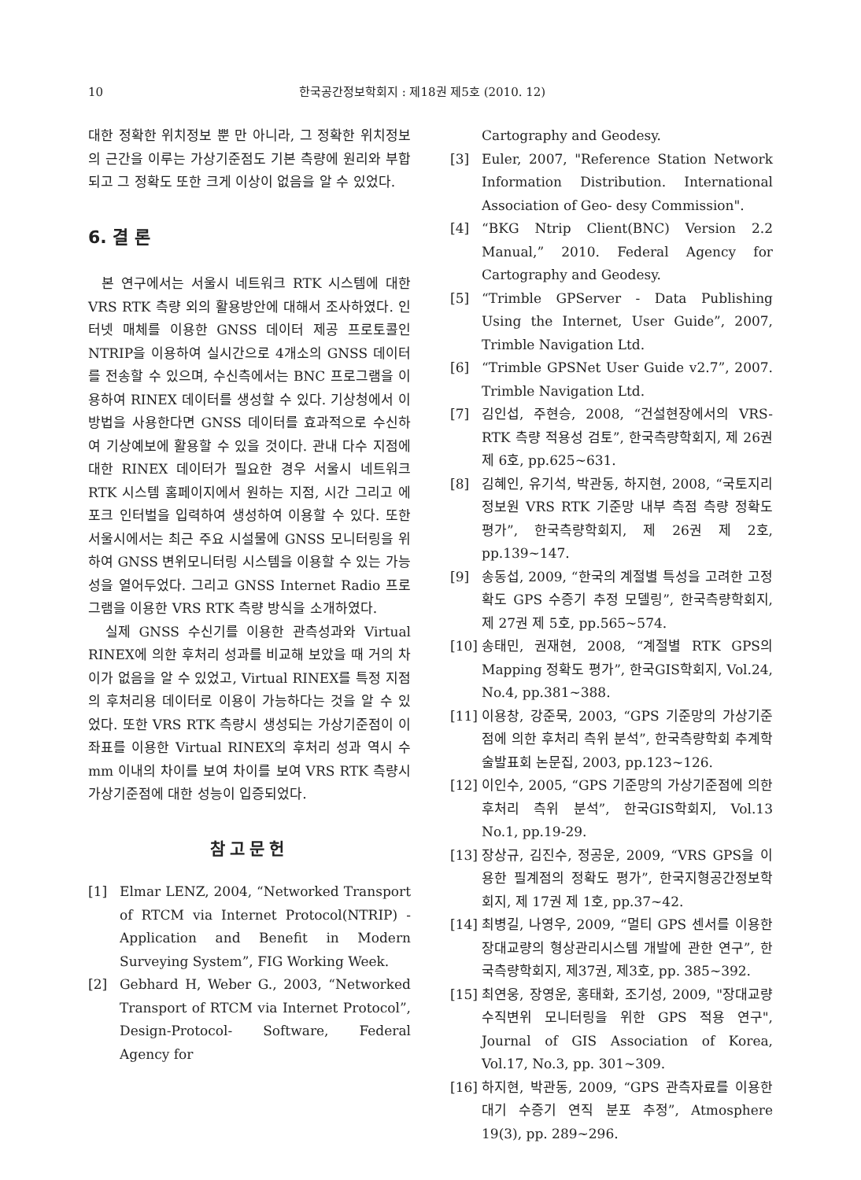10 한국공간정보학회지 : 제18권 제5호 (2010. 12)
대한 정확한 위치정보 뿐 만 아니라, 그 정확한 위치정보의 근간을 이루는 가상기준점도 기본 측량에 원리와 부합되고 그 정확도 또한 크게 이상이 없음을 알 수 있었다.
6. 결 론
본 연구에서는 서울시 네트워크 RTK 시스템에 대한 VRS RTK 측량 외의 활용방안에 대해서 조사하였다. 인터넷 매체를 이용한 GNSS 데이터 제공 프로토콜인 NTRIP을 이용하여 실시간으로 4개소의 GNSS 데이터를 전송할 수 있으며, 수신측에서는 BNC 프로그램을 이용하여 RINEX 데이터를 생성할 수 있다. 기상청에서 이 방법을 사용한다면 GNSS 데이터를 효과적으로 수신하여 기상예보에 활용할 수 있을 것이다. 관내 다수 지점에 대한 RINEX 데이터가 필요한 경우 서울시 네트워크 RTK 시스템 홈페이지에서 원하는 지점, 시간 그리고 에포크 인터벌을 입력하여 생성하여 이용할 수 있다. 또한 서울시에서는 최근 주요 시설물에 GNSS 모니터링을 위하여 GNSS 변위모니터링 시스템을 이용할 수 있는 가능성을 열어두었다. 그리고 GNSS Internet Radio 프로그램을 이용한 VRS RTK 측량 방식을 소개하였다.
실제 GNSS 수신기를 이용한 관측성과와 Virtual RINEX에 의한 후처리 성과를 비교해 보았을 때 거의 차이가 없음을 알 수 있었고, Virtual RINEX를 특정 지점의 후처리용 데이터로 이용이 가능하다는 것을 알 수 있었다. 또한 VRS RTK 측량시 생성되는 가상기준점이 이 좌표를 이용한 Virtual RINEX의 후처리 성과 역시 수 mm 이내의 차이를 보여 차이를 보여 VRS RTK 측량시 가상기준점에 대한 성능이 입증되었다.
참고문헌
[1] Elmar LENZ, 2004, “Networked Transport of RTCM via Internet Protocol(NTRIP) - Application and Benefit in Modern Surveying System”, FIG Working Week.
[2] Gebhard H, Weber G., 2003, “Networked Transport of RTCM via Internet Protocol”, Design-Protocol- Software, Federal Agency for
Cartography and Geodesy.
[3] Euler, 2007, "Reference Station Network Information Distribution. International Association of Geo- desy Commission".
[4] “BKG Ntrip Client(BNC) Version 2.2 Manual,” 2010. Federal Agency for Cartography and Geodesy.
[5] “Trimble GPServer - Data Publishing Using the Internet, User Guide”, 2007, Trimble Navigation Ltd.
[6] “Trimble GPSNet User Guide v2.7”, 2007. Trimble Navigation Ltd.
[7] 김인섭, 주현승, 2008, “건설현장에서의 VRS-RTK 측량 적용성 검토”, 한국측량학회지, 제 26권 제 6호, pp.625~631.
[8] 김혜인, 유기석, 박관동, 하지현, 2008, “국토지리정보원 VRS RTK 기준망 내부 측점 측량 정확도 평가”, 한국측량학회지, 제 26권 제 2호, pp.139~147.
[9] 송동섭, 2009, “한국의 계절별 특성을 고려한 고정확도 GPS 수증기 추정 모델링”, 한국측량학회지, 제 27권 제 5호, pp.565~574.
[10] 송태민, 권재현, 2008, “계절별 RTK GPS의 Mapping 정확도 평가”, 한국GIS학회지, Vol.24, No.4, pp.381~388.
[11] 이용창, 강준묵, 2003, “GPS 기준망의 가상기준점에 의한 후처리 측위 분석”, 한국측량학회 추계학술발표회 논문집, 2003, pp.123~126.
[12] 이인수, 2005, “GPS 기준망의 가상기준점에 의한 후처리 측위 분석”, 한국GIS학회지, Vol.13 No.1, pp.19-29.
[13] 장상규, 김진수, 정공운, 2009, “VRS GPS을 이용한 필계점의 정확도 평가”, 한국지형공간정보학회지, 제 17권 제 1호, pp.37~42.
[14] 최병길, 나영우, 2009, “멀티 GPS 센서를 이용한 장대교량의 형상관리시스템 개발에 관한 연구”, 한국측량학회지, 제37권, 제3호, pp. 385~392.
[15] 최연웅, 장영운, 홍태화, 조기성, 2009, "장대교량 수직변위 모니터링을 위한 GPS 적용 연구", Journal of GIS Association of Korea, Vol.17, No.3, pp. 301~309.
[16] 하지현, 박관동, 2009, “GPS 관측자료를 이용한 대기 수증기 연직 분포 추정”, Atmosphere 19(3), pp. 289~296.